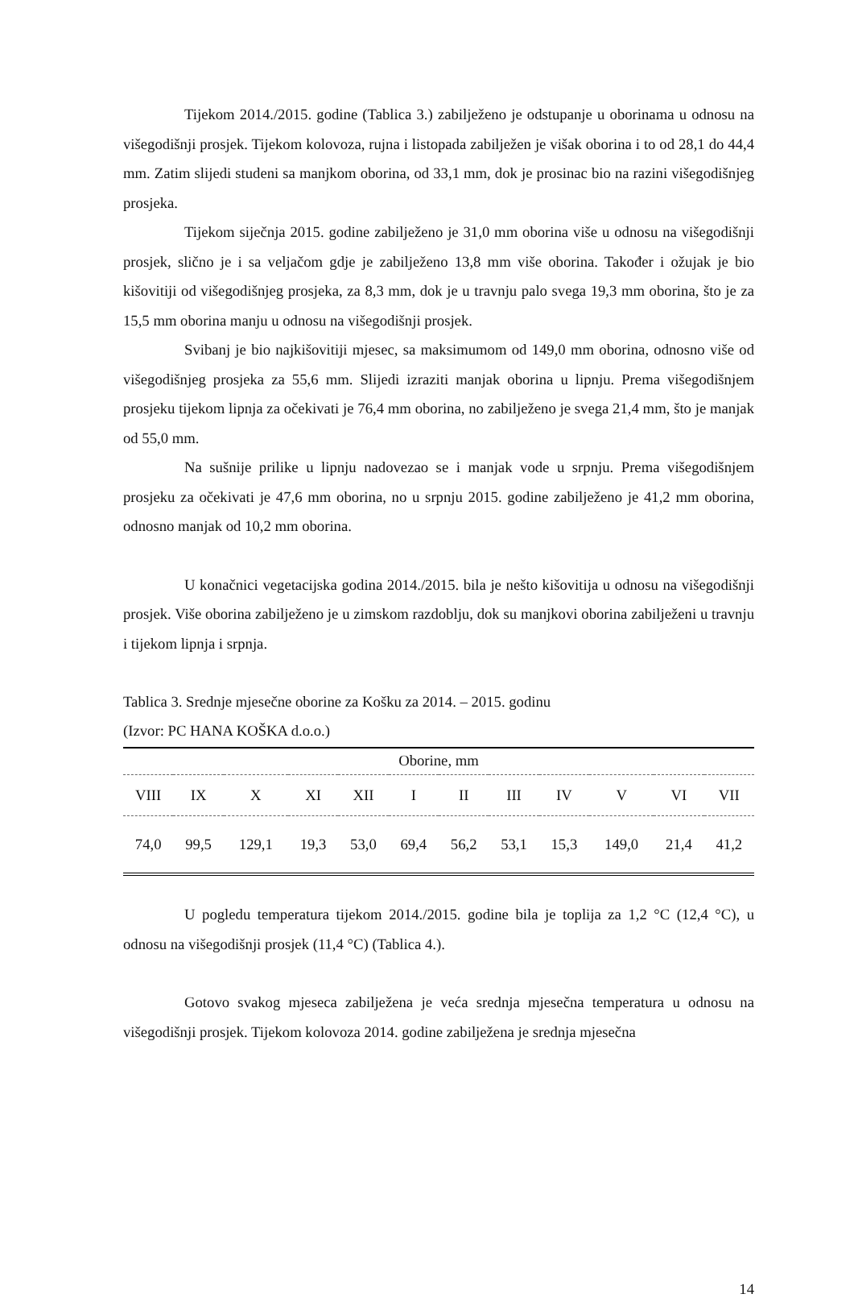Tijekom 2014./2015. godine (Tablica 3.) zabilježeno je odstupanje u oborinama u odnosu na višegodišnji prosjek. Tijekom kolovoza, rujna i listopada zabilježen je višak oborina i to od 28,1 do 44,4 mm. Zatim slijedi studeni sa manjkom oborina, od 33,1 mm, dok je prosinac bio na razini višegodišnjeg prosjeka.
Tijekom siječnja 2015. godine zabilježeno je 31,0 mm oborina više u odnosu na višegodišnji prosjek, slično je i sa veljačom gdje je zabilježeno 13,8 mm više oborina. Također i ožujak je bio kišovitiji od višegodišnjeg prosjeka, za 8,3 mm, dok je u travnju palo svega 19,3 mm oborina, što je za 15,5 mm oborina manju u odnosu na višegodišnji prosjek.
Svibanj je bio najkišovitiji mjesec, sa maksimumom od 149,0 mm oborina, odnosno više od višegodišnjeg prosjeka za 55,6 mm. Slijedi izraziti manjak oborina u lipnju. Prema višegodišnjem prosjeku tijekom lipnja za očekivati je 76,4 mm oborina, no zabilježeno je svega 21,4 mm, što je manjak od 55,0 mm.
Na sušnije prilike u lipnju nadovezao se i manjak vode u srpnju. Prema višegodišnjem prosjeku za očekivati je 47,6 mm oborina, no u srpnju 2015. godine zabilježeno je 41,2 mm oborina, odnosno manjak od 10,2 mm oborina.
U konačnici vegetacijska godina 2014./2015. bila je nešto kišovitija u odnosu na višegodišnji prosjek. Više oborina zabilježeno je u zimskom razdoblju, dok su manjkovi oborina zabilježeni u travnju i tijekom lipnja i srpnja.
Tablica 3. Srednje mjesečne oborine za Košku za 2014. – 2015. godinu
(Izvor: PC HANA KOŠKA d.o.o.)
| Oborine, mm | | | | | | | | | | | |
| VIII | IX | X | XI | XII | I | II | III | IV | V | VI | VII |
| 74,0 | 99,5 | 129,1 | 19,3 | 53,0 | 69,4 | 56,2 | 53,1 | 15,3 | 149,0 | 21,4 | 41,2 |
U pogledu temperatura tijekom 2014./2015. godine bila je toplija za 1,2 °C (12,4 °C), u odnosu na višegodišnji prosjek (11,4 °C) (Tablica 4.).
Gotovo svakog mjeseca zabilježena je veća srednja mjesečna temperatura u odnosu na višegodišnji prosjek. Tijekom kolovoza 2014. godine zabilježena je srednja mjesečna
14